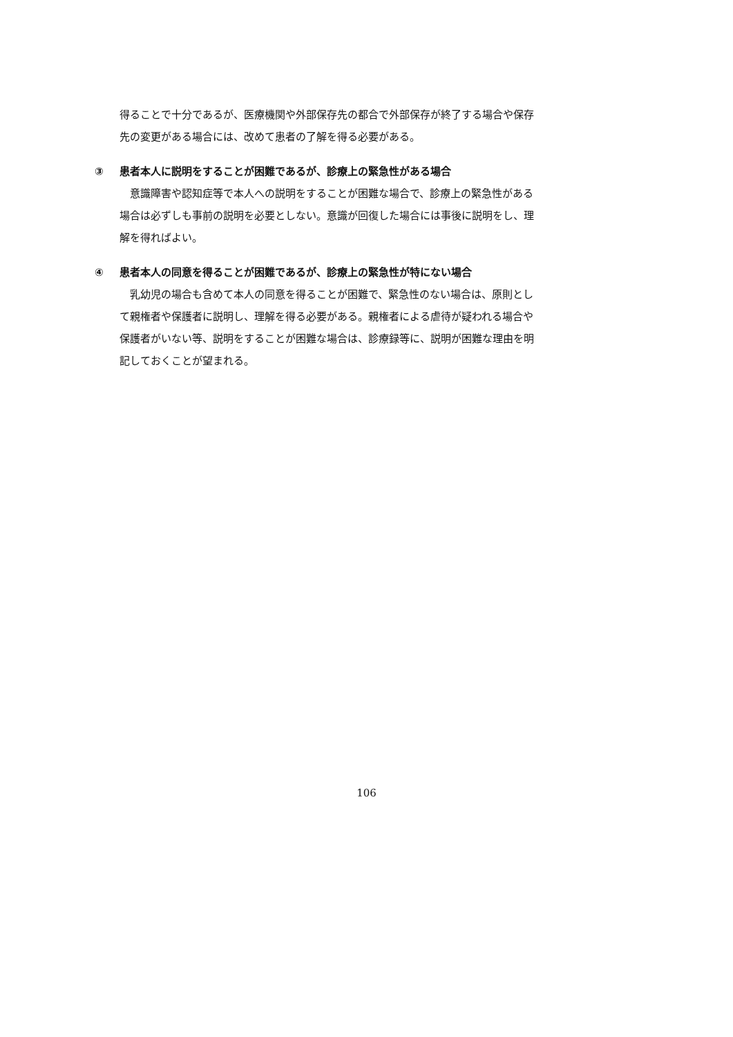得ることで十分であるが、医療機関や外部保存先の都合で外部保存が終了する場合や保存先の変更がある場合には、改めて患者の了解を得る必要がある。
③ 患者本人に説明をすることが困難であるが、診療上の緊急性がある場合
意識障害や認知症等で本人への説明をすることが困難な場合で、診療上の緊急性がある場合は必ずしも事前の説明を必要としない。意識が回復した場合には事後に説明をし、理解を得ればよい。
④ 患者本人の同意を得ることが困難であるが、診療上の緊急性が特にない場合
乳幼児の場合も含めて本人の同意を得ることが困難で、緊急性のない場合は、原則として親権者や保護者に説明し、理解を得る必要がある。親権者による虐待が疑われる場合や保護者がいない等、説明をすることが困難な場合は、診療録等に、説明が困難な理由を明記しておくことが望まれる。
106